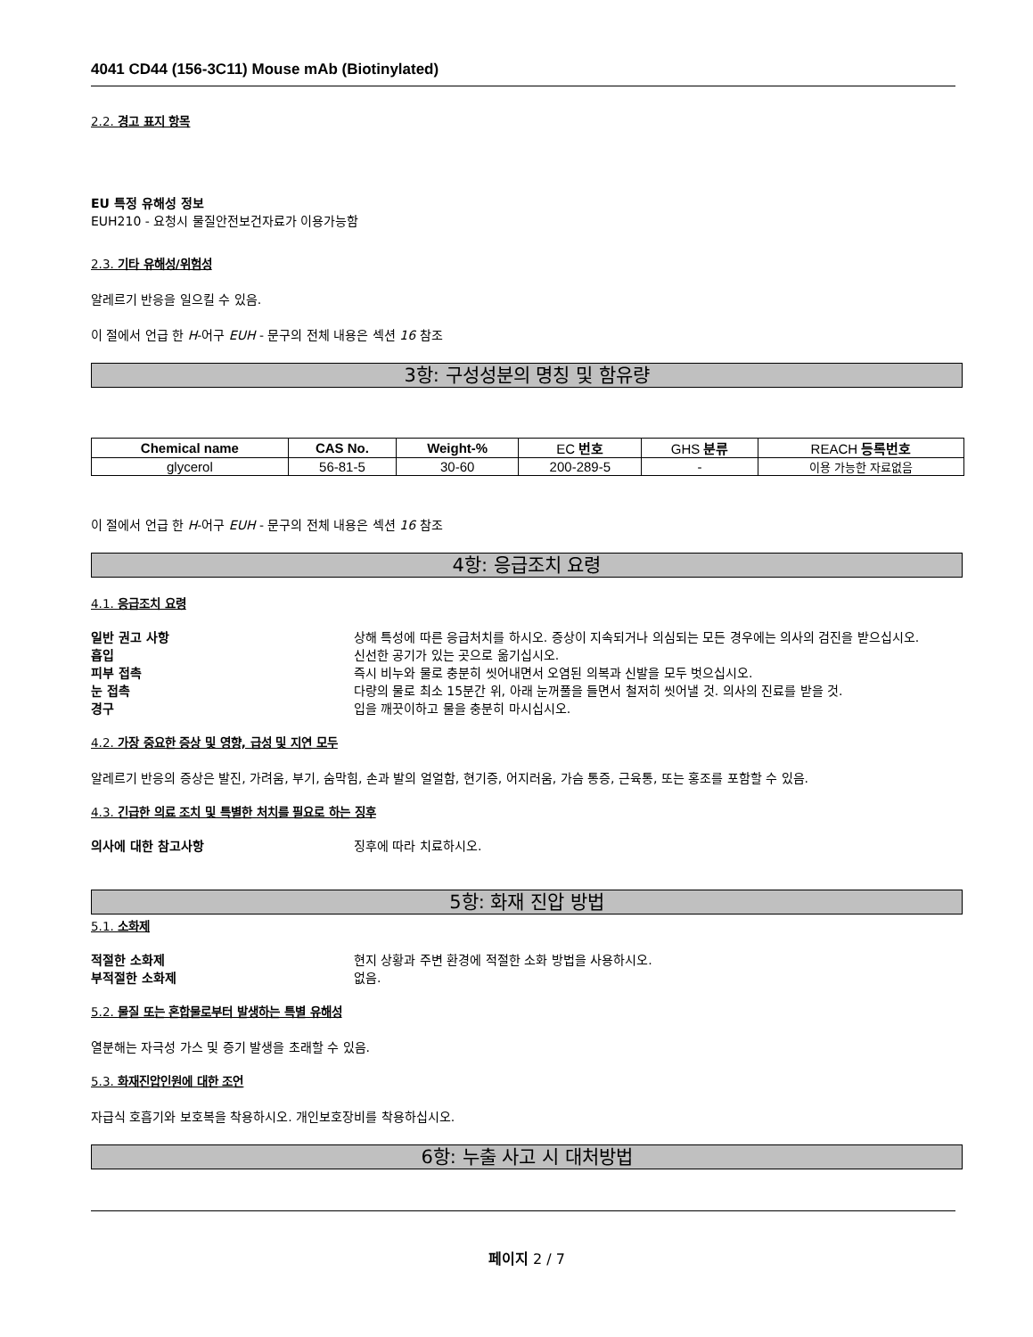4041 CD44 (156-3C11) Mouse mAb (Biotinylated)
2.2. 경고 표지 항목
EU 특정 유해성 정보
EUH210 - 요청시 물질안전보건자료가 이용가능함
2.3. 기타 유해성/위험성
알레르기 반응을 일으킬 수 있음.
이 절에서 언급 한 H-어구 EUH - 문구의 전체 내용은 섹션 16 참조
3항: 구성성분의 명칭 및 함유량
| Chemical name | CAS No. | Weight-% | EC 번호 | GHS 분류 | REACH 등록번호 |
| --- | --- | --- | --- | --- | --- |
| glycerol | 56-81-5 | 30-60 | 200-289-5 | - | 이용 가능한 자료없음 |
이 절에서 언급 한 H-어구 EUH - 문구의 전체 내용은 섹션 16 참조
4항: 응급조치 요령
4.1. 응급조치 요령
일반 권고 사항 상해 특성에 따른 응급처치를 하시오. 증상이 지속되거나 의심되는 모든 경우에는 의사의 검진을 받으십시오.
흡입 신선한 공기가 있는 곳으로 옮기십시오.
피부 접촉 즉시 비누와 물로 충분히 씻어내면서 오염된 의복과 신발을 모두 벗으십시오.
눈 접촉 다량의 물로 최소 15분간 위, 아래 눈꺼풀을 들면서 철저히 씻어낼 것. 의사의 진료를 받을 것.
경구 입을 깨끗이하고 물을 충분히 마시십시오.
4.2. 가장 중요한 증상 및 영향, 급성 및 지연 모두
알레르기 반응의 증상은 발진, 가려움, 부기, 숨막힘, 손과 발의 얼얼함, 현기증, 어지러움, 가슴 통증, 근육통, 또는 홍조를 포함할 수 있음.
4.3. 긴급한 의료 조치 및 특별한 처치를 필요로 하는 징후
의사에 대한 참고사항 징후에 따라 치료하시오.
5항: 화재 진압 방법
5.1. 소화제
적절한 소화제 현지 상황과 주변 환경에 적절한 소화 방법을 사용하시오.
부적절한 소화제 없음.
5.2. 물질 또는 혼합물로부터 발생하는 특별 유해성
열분해는 자극성 가스 및 증기 발생을 초래할 수 있음.
5.3. 화재진압인원에 대한 조언
자급식 호흡기와 보호복을 착용하시오. 개인보호장비를 착용하십시오.
6항: 누출 사고 시 대처방법
페이지 2 / 7